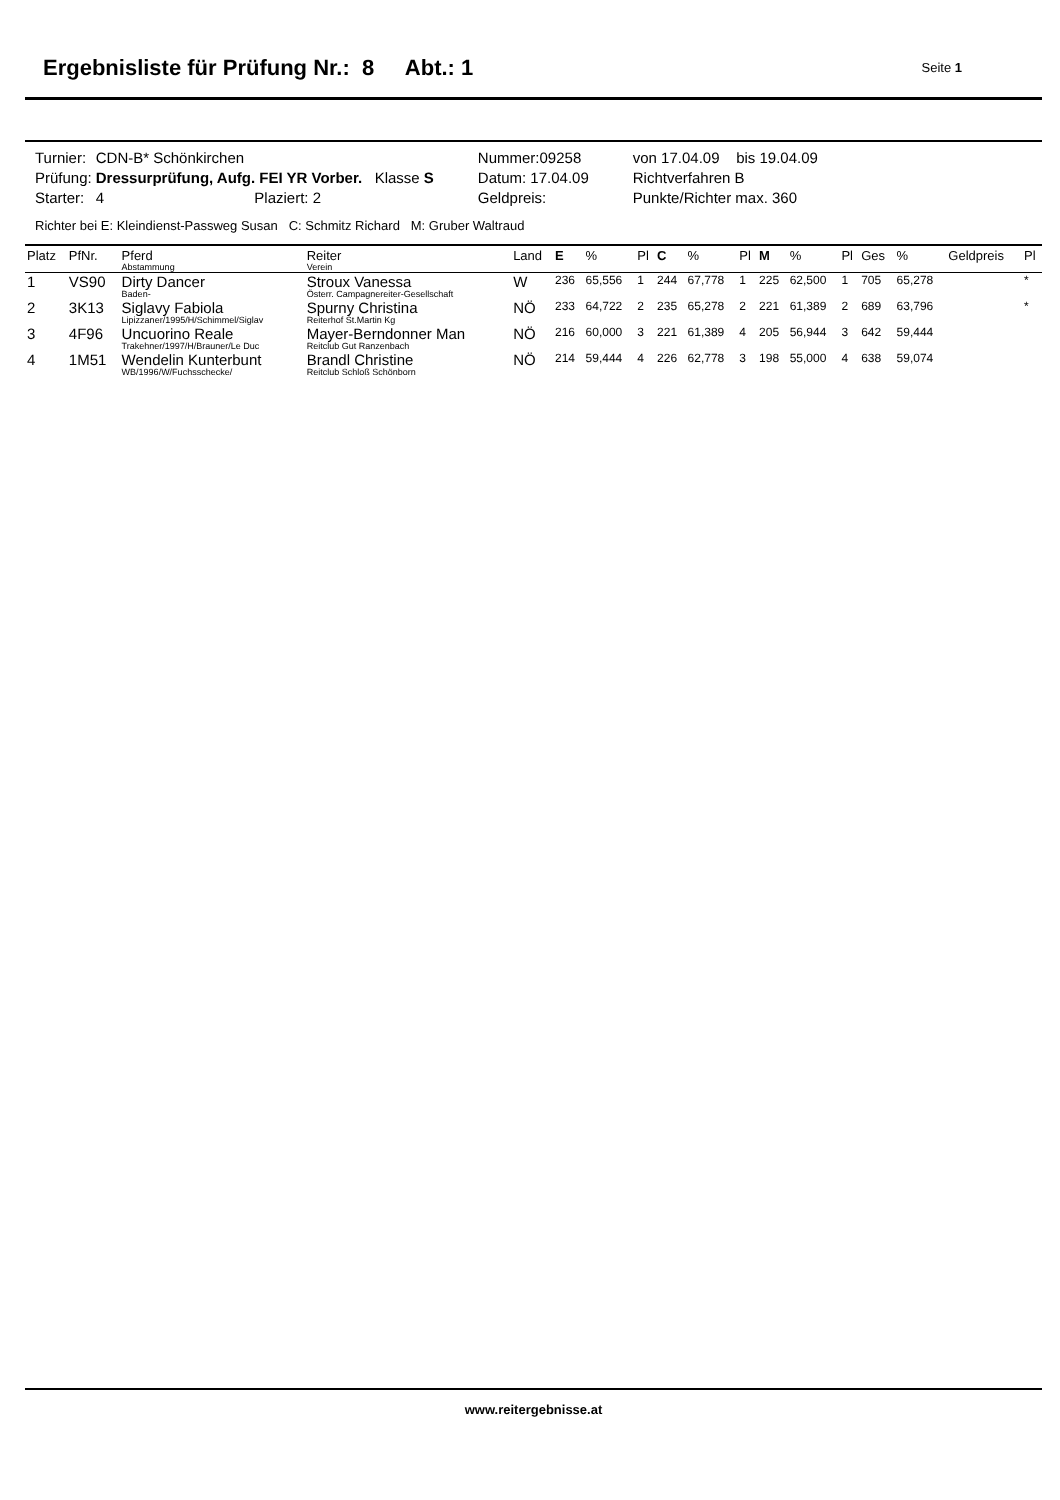Ergebnisliste für Prüfung Nr.: 8 Abt.: 1
Seite 1
| Turnier: | CDN-B* Schönkirchen | | | Nummer:09258 | von 17.04.09 bis 19.04.09 |
| Prüfung: | Dressurprüfung, Aufg. FEI YR Vorber. Klasse S | | | Datum: 17.04.09 | Richtverfahren B |
| Starter: | 4 | Plaziert: 2 | | Geldpreis: | Punkte/Richter max. 360 |
Richter bei E: Kleindienst-Passweg Susan C: Schmitz Richard M: Gruber Waltraud
| Platz | PfNr. | Pferd Abstammung | Reiter Verein | Land | E | % | Pl | C | % | Pl | M | % | Pl | Ges | % | Geldpreis | Pl |
| --- | --- | --- | --- | --- | --- | --- | --- | --- | --- | --- | --- | --- | --- | --- | --- | --- | --- |
| 1 | VS90 | Dirty Dancer Baden- | Stroux Vanessa Österr. Campagnereiter-Gesellschaft | W | 236 | 65,556 | 1 | 244 | 67,778 | 1 | 225 | 62,500 | 1 | 705 | 65,278 | | * |
| 2 | 3K13 | Siglavy Fabiola Lipizzaner/1995/H/Schimmel/Siglav | Spurny Christina Reiterhof St.Martin Kg | NÖ | 233 | 64,722 | 2 | 235 | 65,278 | 2 | 221 | 61,389 | 2 | 689 | 63,796 | | * |
| 3 | 4F96 | Uncuorino Reale Trakehner/1997/H/Brauner/Le Duc | Mayer-Berndonner Man Reitclub Gut Ranzenbach | NÖ | 216 | 60,000 | 3 | 221 | 61,389 | 4 | 205 | 56,944 | 3 | 642 | 59,444 | | |
| 4 | 1M51 | Wendelin Kunterbunt WB/1996/W/Fuchsschecke/ | Brandl Christine Reitclub Schloß Schönborn | NÖ | 214 | 59,444 | 4 | 226 | 62,778 | 3 | 198 | 55,000 | 4 | 638 | 59,074 | | |
www.reitergebnisse.at